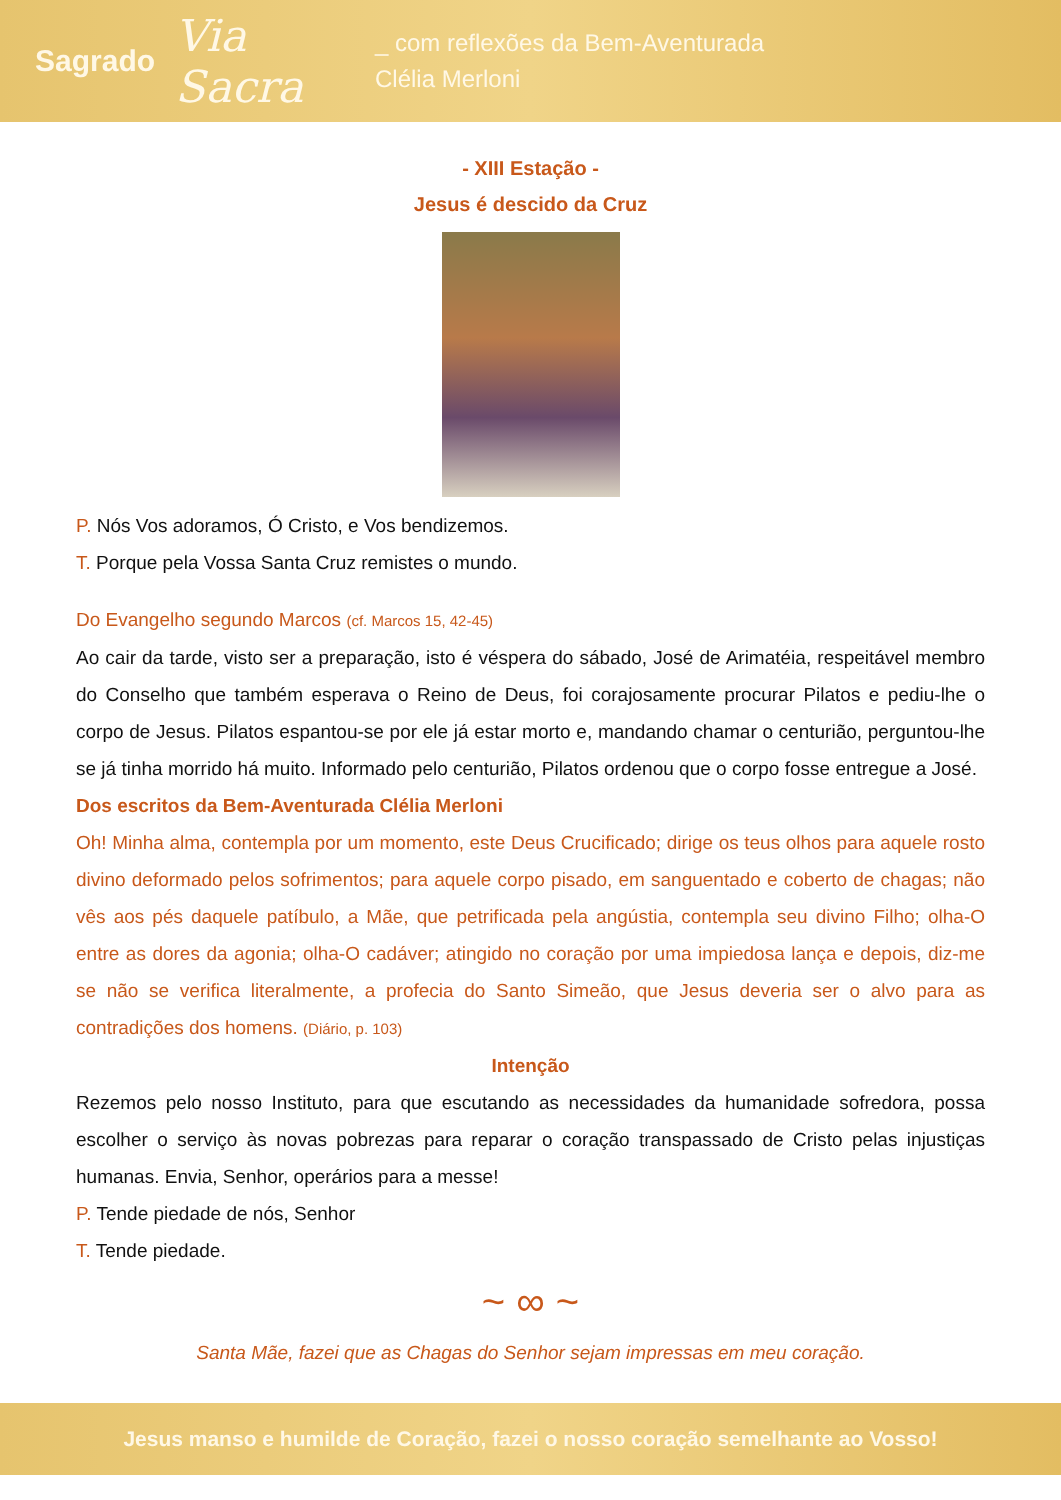Sagrado
Via Sacra
_ com reflexões da Bem-Aventurada
Clélia Merloni
- XIII Estação -
Jesus é descido da Cruz
P. Nós Vos adoramos, Ó Cristo, e Vos bendizemos.
T. Porque pela Vossa Santa Cruz remistes o mundo.
Do Evangelho segundo Marcos (cf. Marcos 15, 42-45)
Ao cair da tarde, visto ser a preparação, isto é véspera do sábado, José de Arimatéia, respeitável membro do Conselho que também esperava o Reino de Deus, foi corajosamente procurar Pilatos e pediu-lhe o corpo de Jesus. Pilatos espantou-se por ele já estar morto e, mandando chamar o centurião, perguntou-lhe se já tinha morrido há muito. Informado pelo centurião, Pilatos ordenou que o corpo fosse entregue a José.
Dos escritos da Bem-Aventurada Clélia Merloni
Oh! Minha alma, contempla por um momento, este Deus Crucificado; dirige os teus olhos para aquele rosto divino deformado pelos sofrimentos; para aquele corpo pisado, em sanguentado e coberto de chagas; não vês aos pés daquele patíbulo, a Mãe, que petrificada pela angústia, contempla seu divino Filho; olha-O entre as dores da agonia; olha-O cadáver; atingido no coração por uma impiedosa lança e depois, diz-me se não se verifica literalmente, a profecia do Santo Simeão, que Jesus deveria ser o alvo para as contradições dos homens. (Diário, p. 103)
Intenção
Rezemos pelo nosso Instituto, para que escutando as necessidades da humanidade sofredora, possa escolher o serviço às novas pobrezas para reparar o coração transpassado de Cristo pelas injustiças humanas. Envia, Senhor, operários para a messe!
P. Tende piedade de nós, Senhor
T. Tende piedade.
~ ∞ ~
Santa Mãe, fazei que as Chagas do Senhor sejam impressas em meu coração.
Jesus manso e humilde de Coração, fazei o nosso coração semelhante ao Vosso!